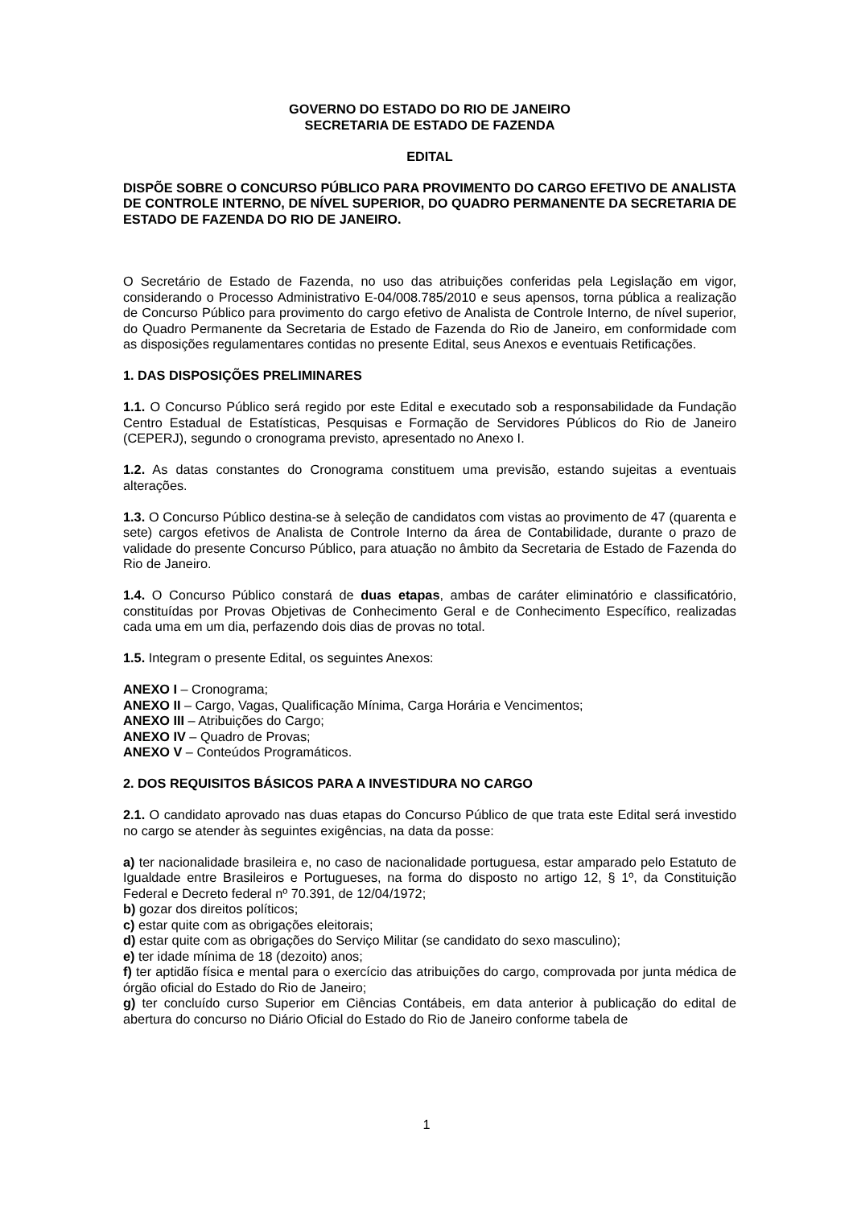GOVERNO DO ESTADO DO RIO DE JANEIRO
SECRETARIA DE ESTADO DE FAZENDA
EDITAL
DISPÕE SOBRE O CONCURSO PÚBLICO PARA PROVIMENTO DO CARGO EFETIVO DE ANALISTA DE CONTROLE INTERNO, DE NÍVEL SUPERIOR, DO QUADRO PERMANENTE DA SECRETARIA DE ESTADO DE FAZENDA DO RIO DE JANEIRO.
O Secretário de Estado de Fazenda, no uso das atribuições conferidas pela Legislação em vigor, considerando o Processo Administrativo E-04/008.785/2010 e seus apensos, torna pública a realização de Concurso Público para provimento do cargo efetivo de Analista de Controle Interno, de nível superior, do Quadro Permanente da Secretaria de Estado de Fazenda do Rio de Janeiro, em conformidade com as disposições regulamentares contidas no presente Edital, seus Anexos e eventuais Retificações.
1. DAS DISPOSIÇÕES PRELIMINARES
1.1. O Concurso Público será regido por este Edital e executado sob a responsabilidade da Fundação Centro Estadual de Estatísticas, Pesquisas e Formação de Servidores Públicos do Rio de Janeiro (CEPERJ), segundo o cronograma previsto, apresentado no Anexo I.
1.2. As datas constantes do Cronograma constituem uma previsão, estando sujeitas a eventuais alterações.
1.3. O Concurso Público destina-se à seleção de candidatos com vistas ao provimento de 47 (quarenta e sete) cargos efetivos de Analista de Controle Interno da área de Contabilidade, durante o prazo de validade do presente Concurso Público, para atuação no âmbito da Secretaria de Estado de Fazenda do Rio de Janeiro.
1.4. O Concurso Público constará de duas etapas, ambas de caráter eliminatório e classificatório, constituídas por Provas Objetivas de Conhecimento Geral e de Conhecimento Específico, realizadas cada uma em um dia, perfazendo dois dias de provas no total.
1.5. Integram o presente Edital, os seguintes Anexos:
ANEXO I – Cronograma;
ANEXO II – Cargo, Vagas, Qualificação Mínima, Carga Horária e Vencimentos;
ANEXO III – Atribuições do Cargo;
ANEXO IV – Quadro de Provas;
ANEXO V – Conteúdos Programáticos.
2. DOS REQUISITOS BÁSICOS PARA A INVESTIDURA NO CARGO
2.1. O candidato aprovado nas duas etapas do Concurso Público de que trata este Edital será investido no cargo se atender às seguintes exigências, na data da posse:
a) ter nacionalidade brasileira e, no caso de nacionalidade portuguesa, estar amparado pelo Estatuto de Igualdade entre Brasileiros e Portugueses, na forma do disposto no artigo 12, § 1º, da Constituição Federal e Decreto federal nº 70.391, de 12/04/1972;
b) gozar dos direitos políticos;
c) estar quite com as obrigações eleitorais;
d) estar quite com as obrigações do Serviço Militar (se candidato do sexo masculino);
e) ter idade mínima de 18 (dezoito) anos;
f) ter aptidão física e mental para o exercício das atribuições do cargo, comprovada por junta médica de órgão oficial do Estado do Rio de Janeiro;
g) ter concluído curso Superior em Ciências Contábeis, em data anterior à publicação do edital de abertura do concurso no Diário Oficial do Estado do Rio de Janeiro conforme tabela de
1